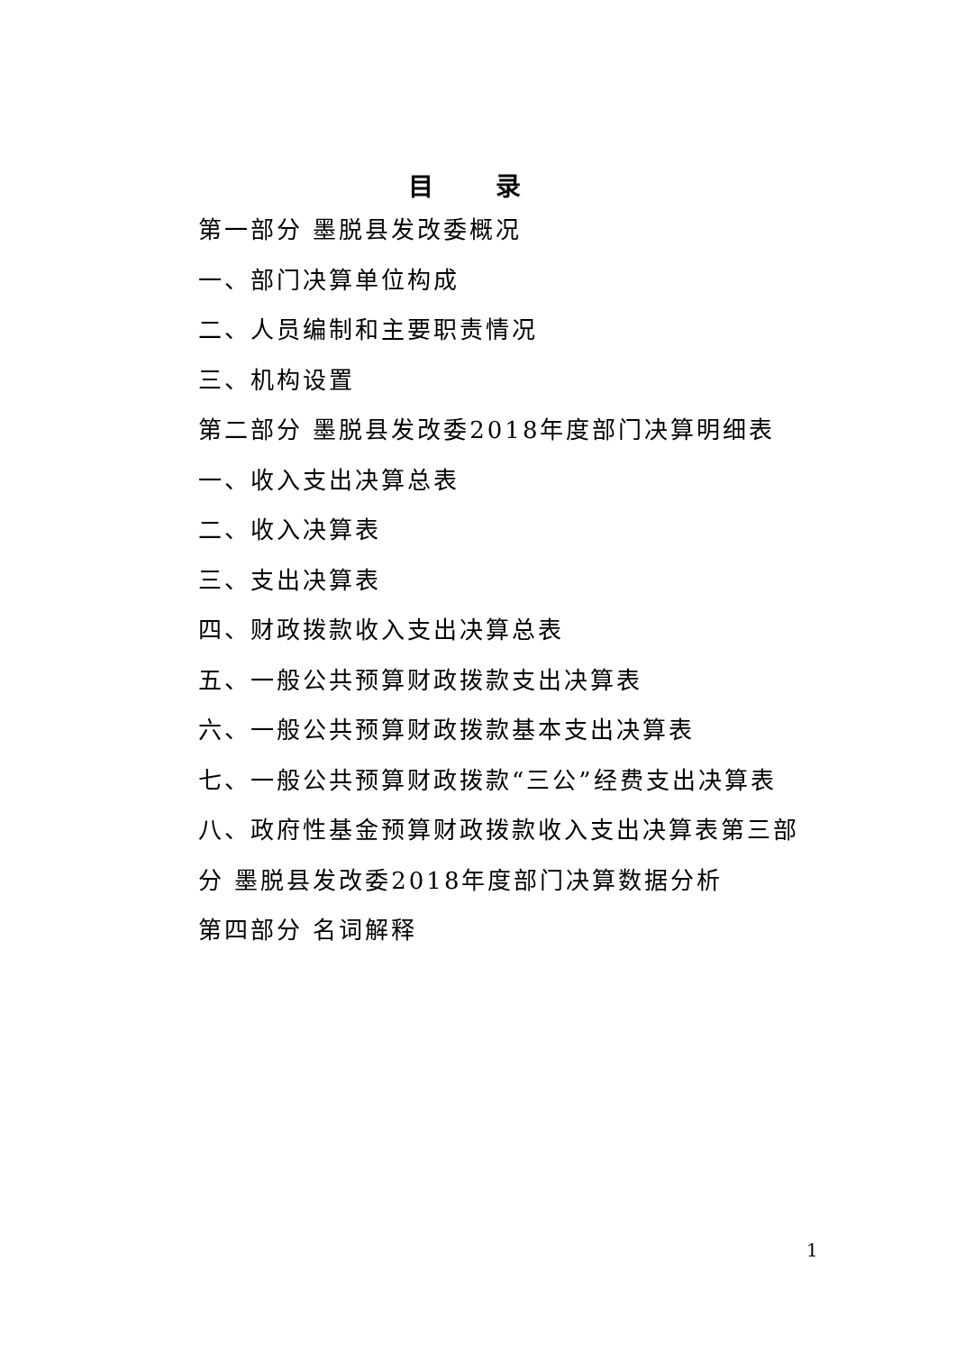目 录
第一部分 墨脱县发改委概况
一、部门决算单位构成
二、人员编制和主要职责情况
三、机构设置
第二部分 墨脱县发改委2018年度部门决算明细表
一、收入支出决算总表
二、收入决算表
三、支出决算表
四、财政拨款收入支出决算总表
五、一般公共预算财政拨款支出决算表
六、一般公共预算财政拨款基本支出决算表
七、一般公共预算财政拨款“三公”经费支出决算表
八、政府性基金预算财政拨款收入支出决算表第三部分 墨脱县发改委2018年度部门决算数据分析
第四部分 名词解释
1